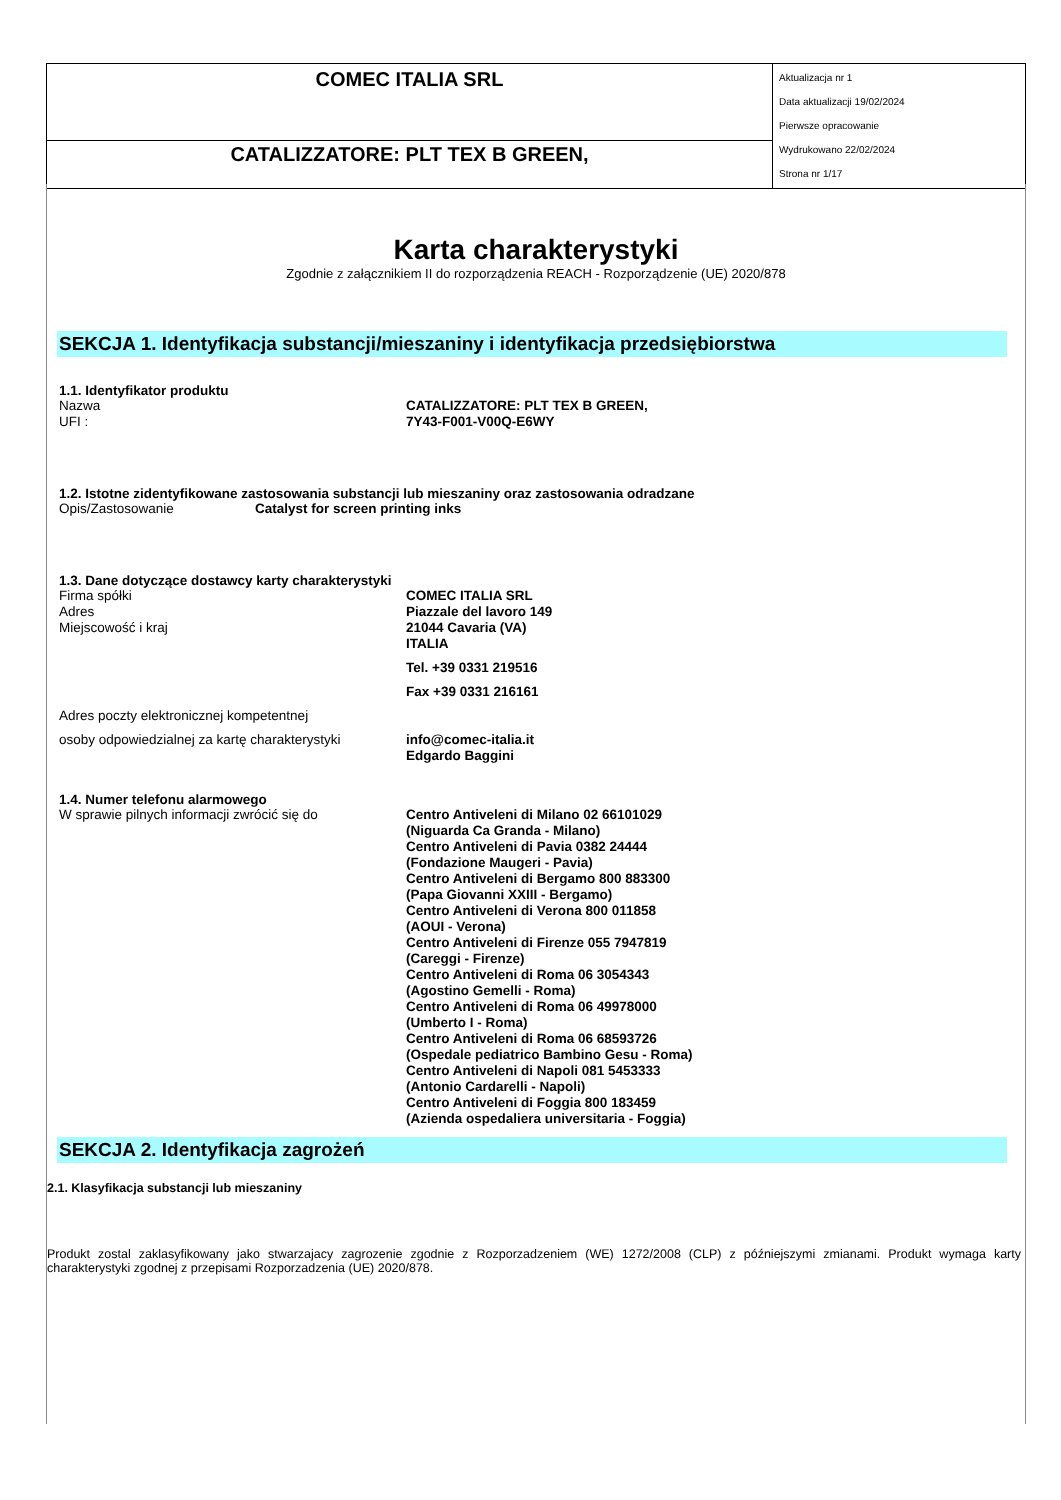| COMEC ITALIA SRL | Aktualizacja nr 1 Data aktualizacji 19/02/2024 Pierwsze opracowanie Wydrukowano 22/02/2024 Strona nr 1/17 |
| CATALIZZATORE: PLT TEX B GREEN, | |
Karta charakterystyki
Zgodnie z załącznikiem II do rozporządzenia REACH - Rozporządzenie (UE) 2020/878
SEKCJA 1. Identyfikacja substancji/mieszaniny i identyfikacja przedsiębiorstwa
1.1. Identyfikator produktu
Nazwa CATALIZZATORE: PLT TEX B GREEN,
UFI : 7Y43-F001-V00Q-E6WY
1.2. Istotne zidentyfikowane zastosowania substancji lub mieszaniny oraz zastosowania odradzane
Opis/Zastosowanie Catalyst for screen printing inks
1.3. Dane dotyczące dostawcy karty charakterystyki
Firma spółki COMEC ITALIA SRL
Adres Piazzale del lavoro 149
Miejscowość i kraj 21044 Cavaria (VA)
ITALIA
Tel. +39 0331 219516
Fax +39 0331 216161
Adres poczty elektronicznej kompetentnej
osoby odpowiedzialnej za kartę charakterystyki info@comec-italia.it
Edgardo Baggini
1.4. Numer telefonu alarmowego
W sprawie pilnych informacji zwrócić się do Centro Antiveleni di Milano 02 66101029
(Niguarda Ca Granda - Milano)
Centro Antiveleni di Pavia 0382 24444
(Fondazione Maugeri - Pavia)
Centro Antiveleni di Bergamo 800 883300
(Papa Giovanni XXIII - Bergamo)
Centro Antiveleni di Verona 800 011858
(AOUI - Verona)
Centro Antiveleni di Firenze 055 7947819
(Careggi - Firenze)
Centro Antiveleni di Roma 06 3054343
(Agostino Gemelli - Roma)
Centro Antiveleni di Roma 06 49978000
(Umberto I - Roma)
Centro Antiveleni di Roma 06 68593726
(Ospedale pediatrico Bambino Gesu - Roma)
Centro Antiveleni di Napoli 081 5453333
(Antonio Cardarelli - Napoli)
Centro Antiveleni di Foggia 800 183459
(Azienda ospedaliera universitaria - Foggia)
SEKCJA 2. Identyfikacja zagrożeń
2.1. Klasyfikacja substancji lub mieszaniny
Produkt zostal zaklasyfikowany jako stwarzajacy zagrozenie zgodnie z Rozporzadzeniem (WE) 1272/2008 (CLP) z późniejszymi zmianami. Produkt wymaga karty charakterystyki zgodnej z przepisami Rozporzadzenia (UE) 2020/878.